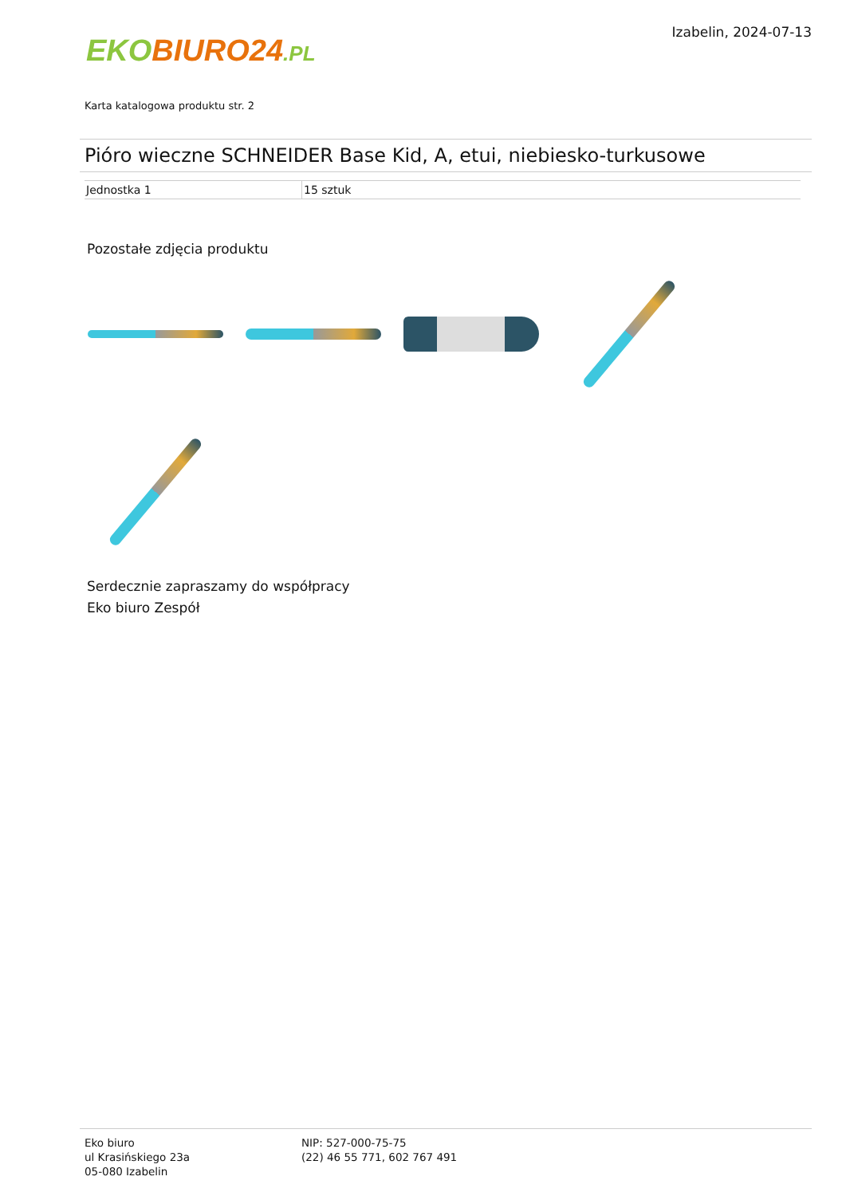EKO BIURO24.PL
Izabelin, 2024-07-13
Karta katalogowa produktu str. 2
Pióro wieczne SCHNEIDER Base Kid, A, etui, niebiesko-turkusowe
| Jednostka 1 | 15 sztuk |
Pozostałe zdjęcia produktu
Serdecznie zapraszamy do współpracy
Eko biuro Zespół
Eko biuro
ul Krasińskiego 23a
05-080 Izabelin
NIP: 527-000-75-75
(22) 46 55 771, 602 767 491